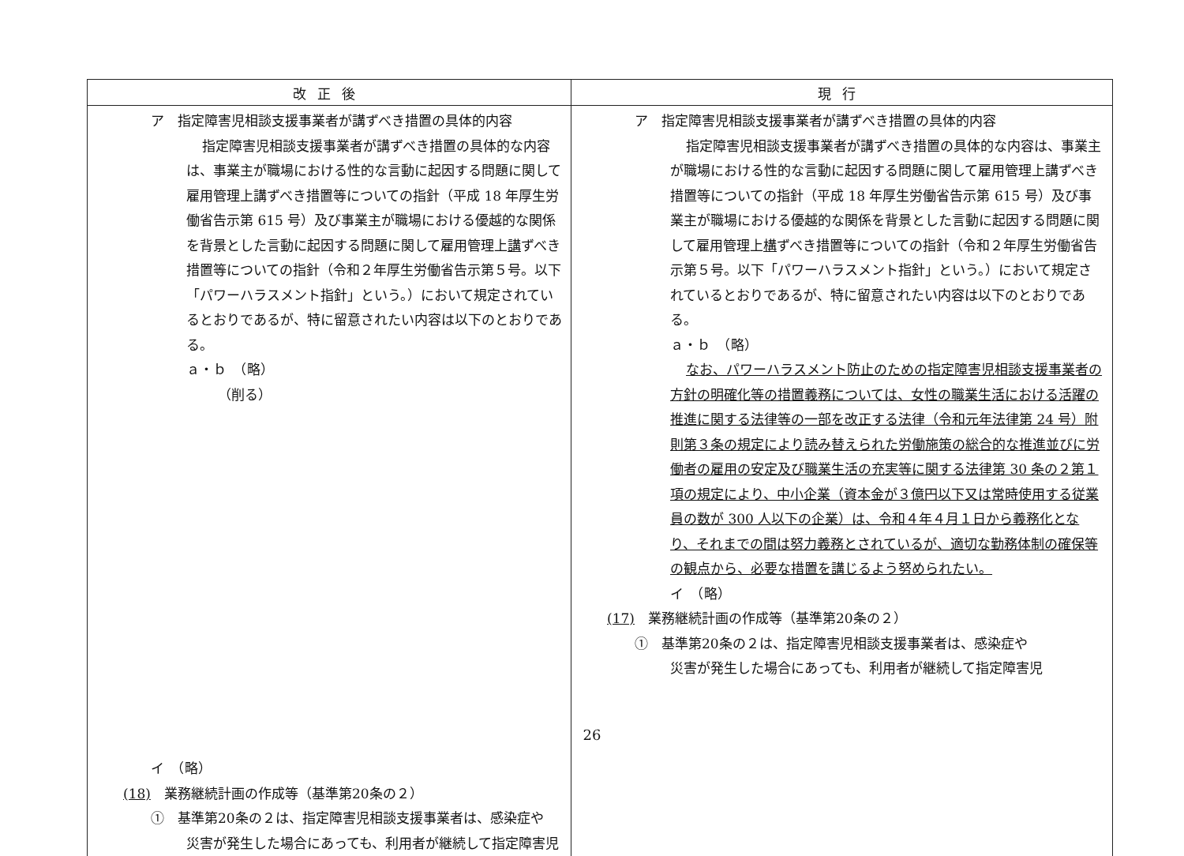| 改正後 | 現行 |
| --- | --- |
| ア 指定障害児相談支援事業者が講ずべき措置の具体的内容 指定障害児相談支援事業者が講ずべき措置の具体的な内容は、事業主が職場における性的な言動に起因する問題に関して雇用管理上講ずべき措置等についての指針（平成 18 年厚生労働省告示第 615 号）及び事業主が職場における優越的な関係を背景とした言動に起因する問題に関して雇用管理上 講 ずべき措置等についての指針（令和２年厚生労働省告示第５号。以下「パワーハラスメント指針」という。）において規定されているとおりであるが、特に留意されたい内容は以下のとおりである。 ａ・ｂ （略） （削る） イ （略） (18) 業務継続計画の作成等（基準第20条の２） ① 基準第20条の２は、指定障害児相談支援事業者は、感染症や 災害が発生した場合にあっても、利用者が継続して指定障害児 | ア 指定障害児相談支援事業者が講ずべき措置の具体的内容 指定障害児相談支援事業者が講ずべき措置の具体的な内容は、事業主が職場における性的な言動に起因する問題に関して雇用管理上講ずべき措置等についての指針（平成 18 年厚生労働省告示第 615 号）及び事業主が職場における優越的な関係を背景とした言動に起因する問題に関して雇用管理上 構 ずべき措置等についての指針（令和２年厚生労働省告示第５号。以下「パワーハラスメント指針」という。）において規定されているとおりであるが、特に留意されたい内容は以下のとおりである。 ａ・ｂ （略） なお、パワーハラスメント防止のための指定障害児相談支援事業者の方針の明確化等の措置義務については、女性の職業生活における活躍の推進に関する法律等の一部を改正する法律（令和元年法律第 24 号）附則第３条の規定により読み替えられた労働施策の総合的な推進並びに労働者の雇用の安定及び職業生活の充実等に関する法律第 30 条の２第１項の規定により、中小企業（資本金が３億円以下又は常時使用する従業員の数が 300 人以下の企業）は、令和４年４月１日から義務化となり、それまでの間は努力義務とされているが、適切な勤務体制の確保等の観点から、必要な措置を講じるよう努められたい。 イ （略） (17) 業務継続計画の作成等（基準第20条の２） ① 基準第20条の２は、指定障害児相談支援事業者は、感染症や 災害が発生した場合にあっても、利用者が継続して指定障害児 |
26